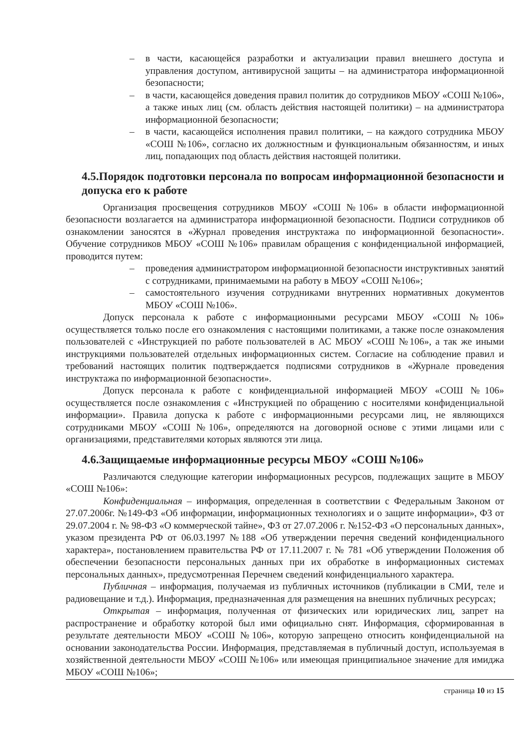– в части, касающейся разработки и актуализации правил внешнего доступа и управления доступом, антивирусной защиты – на администратора информационной безопасности;
– в части, касающейся доведения правил политик до сотрудников МБОУ «СОШ №106», а также иных лиц (см. область действия настоящей политики) – на администратора информационной безопасности;
– в части, касающейся исполнения правил политики, – на каждого сотрудника МБОУ «СОШ №106», согласно их должностным и функциональным обязанностям, и иных лиц, попадающих под область действия настоящей политики.
4.5.Порядок подготовки персонала по вопросам информационной безопасности и допуска его к работе
Организация просвещения сотрудников МБОУ «СОШ №106» в области информационной безопасности возлагается на администратора информационной безопасности. Подписи сотрудников об ознакомлении заносятся в «Журнал проведения инструктажа по информационной безопасности». Обучение сотрудников МБОУ «СОШ №106» правилам обращения с конфиденциальной информацией, проводится путем:
– проведения администратором информационной безопасности инструктивных занятий с сотрудниками, принимаемыми на работу в МБОУ «СОШ №106»;
– самостоятельного изучения сотрудниками внутренних нормативных документов МБОУ «СОШ №106».
Допуск персонала к работе с информационными ресурсами МБОУ «СОШ №106» осуществляется только после его ознакомления с настоящими политиками, а также после ознакомления пользователей с «Инструкцией по работе пользователей в АС МБОУ «СОШ №106», а так же иными инструкциями пользователей отдельных информационных систем. Согласие на соблюдение правил и требований настоящих политик подтверждается подписями сотрудников в «Журнале проведения инструктажа по информационной безопасности».
Допуск персонала к работе с конфиденциальной информацией МБОУ «СОШ №106» осуществляется после ознакомления с «Инструкцией по обращению с носителями конфиденциальной информации». Правила допуска к работе с информационными ресурсами лиц, не являющихся сотрудниками МБОУ «СОШ №106», определяются на договорной основе с этими лицами или с организациями, представителями которых являются эти лица.
4.6.Защищаемые информационные ресурсы МБОУ «СОШ №106»
Различаются следующие категории информационных ресурсов, подлежащих защите в МБОУ «СОШ №106»:
Конфиденциальная – информация, определенная в соответствии с Федеральным Законом от 27.07.2006г. №149-ФЗ «Об информации, информационных технологиях и о защите информации», ФЗ от 29.07.2004 г. № 98-ФЗ «О коммерческой тайне», ФЗ от 27.07.2006 г. №152-ФЗ «О персональных данных», указом президента РФ от 06.03.1997 №188 «Об утверждении перечня сведений конфиденциального характера», постановлением правительства РФ от 17.11.2007 г. № 781 «Об утверждении Положения об обеспечении безопасности персональных данных при их обработке в информационных системах персональных данных», предусмотренная Перечнем сведений конфиденциального характера.
Публичная – информация, получаемая из публичных источников (публикации в СМИ, теле и радиовещание и т.д.). Информация, предназначенная для размещения на внешних публичных ресурсах;
Открытая – информация, полученная от физических или юридических лиц, запрет на распространение и обработку которой был ими официально снят. Информация, сформированная в результате деятельности МБОУ «СОШ №106», которую запрещено относить конфиденциальной на основании законодательства России. Информация, представляемая в публичный доступ, используемая в хозяйственной деятельности МБОУ «СОШ №106» или имеющая принципиальное значение для имиджа МБОУ «СОШ №106»;
страница 10 из 15